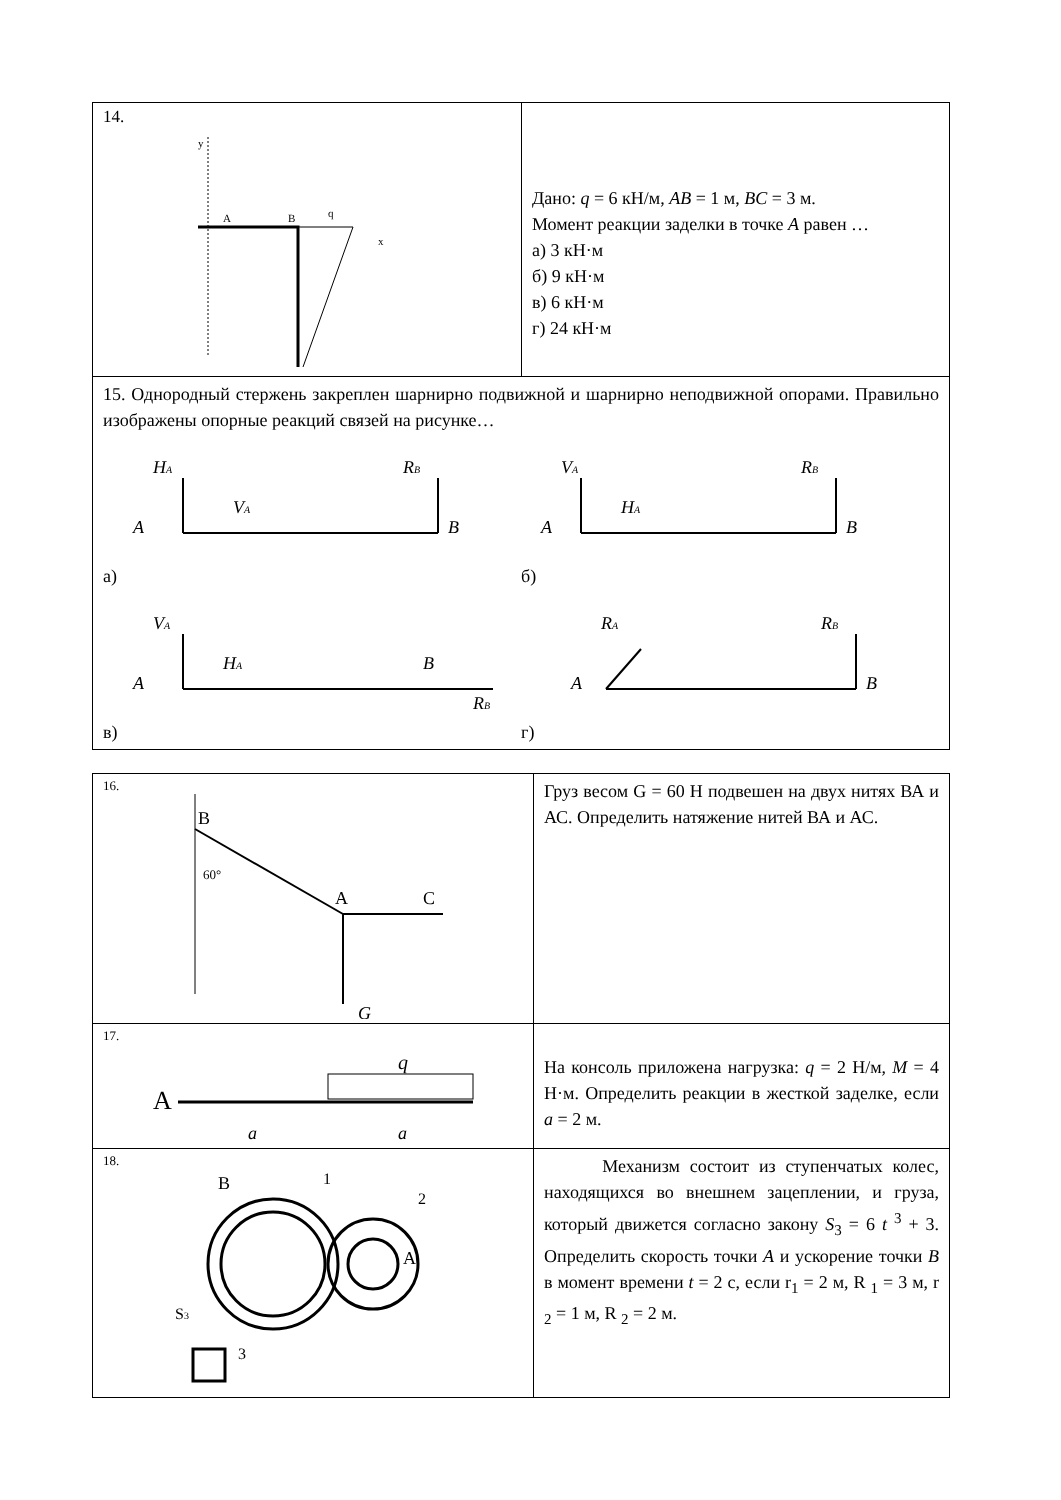| 14. y A B q x | Дано: q = 6 кН/м, AB = 1 м, BC = 3 м. Момент реакции заделки в точке A равен … а) 3 кН·м б) 9 кН·м в) 6 кН·м г) 24 кН·м |
| 15. Однородный стержень закреплен шарнирно подвижной и шарнирно неподвижной опорами. Правильно изображены опорные реакций связей на рисунке… H A A V A R B B а) V A A H A R B B б) V A A H A B R B в) R A A R B B г) | |
| 16. B 60° A C G | Груз весом G = 60 Н подвешен на двух нитях ВА и АС. Определить натяжение нитей ВА и АС. |
| 17. q A a a | На консоль приложена нагрузка: q = 2 Н/м, M = 4 Н·м. Определить реакции в жесткой заделке, если a = 2 м. |
| 18. B 1 2 A S 3 3 | Механизм состоит из ступенчатых колес, находящихся во внешнем зацеплении, и груза, который движется согласно закону S<sub>3</sub> = 6 t <sup>3</sup> + 3. Определить скорость точки A и ускорение точки B в момент времени t = 2 с, если r<sub>1</sub> = 2 м, R <sub>1</sub> = 3 м, r <sub>2</sub> = 1 м, R <sub>2</sub> = 2 м. |